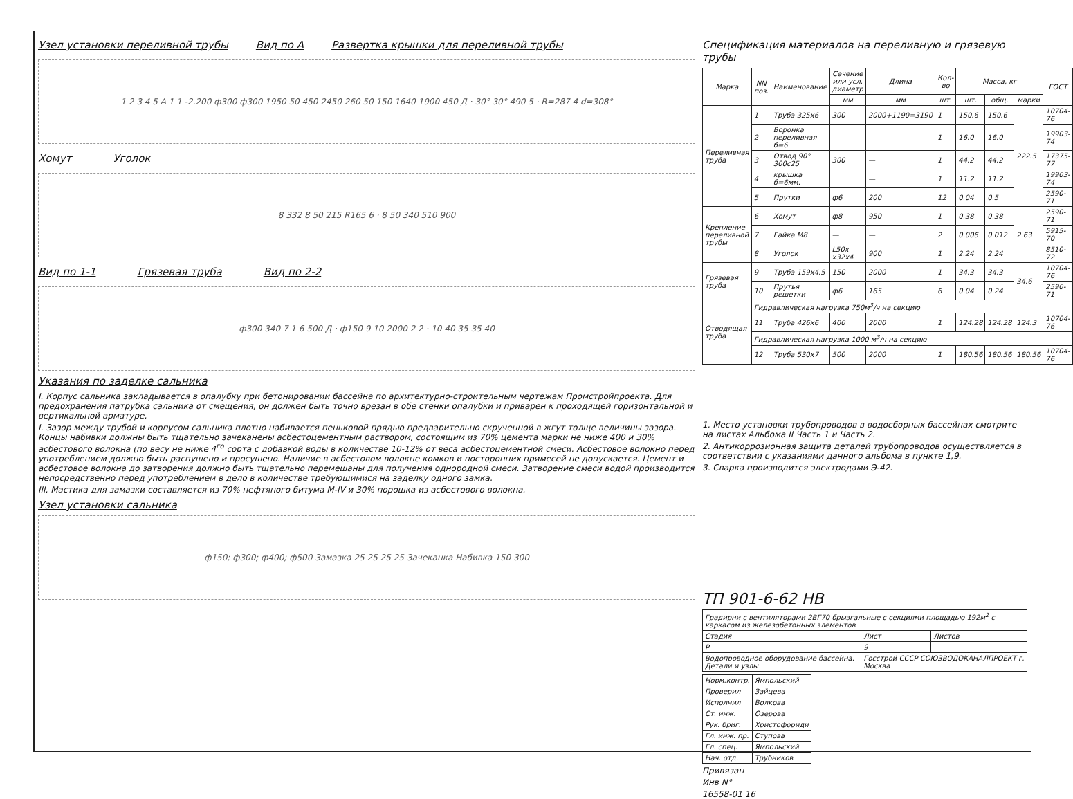Узел установки переливной трубы
Вид по А Развертка крышки для переливной трубы
1 2 3 4 5 А 1 1 -2.200 ф300 ф300 1950 50 450 2450 260 50 150 1640 1900 450 Д · 30° 30° 490 5 · R=287 4 d=308°
Хомут Уголок
8 332 8 50 215 R165 6 · 8 50 340 510 900
Вид по 1-1 Грязевая труба Вид по 2-2
ф300 340 7 1 6 500 Д · ф150 9 10 2000 2 2 · 10 40 35 35 40
Указания по заделке сальника
I. Корпус сальника закладывается в опалубку при бетонировании бассейна по архитектурно-строительным чертежам Промстройпроекта. Для предохранения патрубка сальника от смещения, он должен быть точно врезан в обе стенки опалубки и приварен к проходящей горизонтальной и вертикальной арматуре.
I. Зазор между трубой и корпусом сальника плотно набивается пеньковой прядью предварительно скрученной в жгут толще величины зазора. Концы набивки должны быть тщательно зачеканены асбестоцементным раствором, состоящим из 70% цемента марки не ниже 400 и 30% асбестового волокна (по весу не ниже 4<sup>го</sup> сорта с добавкой воды в количестве 10-12% от веса асбестоцементной смеси. Асбестовое волокно перед употреблением должно быть распушено и просушено. Наличие в асбестовом волокне комков и посторонних примесей не допускается. Цемент и асбестовое волокна до затворения должно быть тщательно перемешаны для получения однородной смеси. Затворение смеси водой производится непосредственно перед употреблением в дело в количестве требующимися на заделку одного замка.
III. Мастика для замазки составляется из 70% нефтяного битума М-IV и 30% порошка из асбестового волокна.
Узел установки сальника
ф150; ф300; ф400; ф500 Замазка 25 25 25 25 Зачеканка Набивка 150 300
Спецификация материалов на переливную и грязевую трубы
| Марка | NN поз. | Наименование | Сечение или усл. диаметр | Длина | Кол-во | Масса, кг | | | ГОСТ |
| --- | --- | --- | --- | --- | --- | --- | --- | --- | --- |
| | | | мм | мм | шт. | шт. | общ. | марки | |
| Переливная труба | 1 | Труба 325х6 | 300 | 2000+1190=3190 | 1 | 150.6 | 150.6 | 222.5 | 10704-76 |
| | 2 | Воронка переливная б=6 | | — | 1 | 16.0 | 16.0 | | 19903-74 |
| | 3 | Отвод 90° 300с25 | 300 | — | 1 | 44.2 | 44.2 | | 17375-77 |
| | 4 | крышка б=6мм. | | — | 1 | 11.2 | 11.2 | | 19903-74 |
| | 5 | Прутки | ф6 | 200 | 12 | 0.04 | 0.5 | | 2590-71 |
| Крепление переливной трубы | 6 | Хомут | ф8 | 950 | 1 | 0.38 | 0.38 | 2.63 | 2590-71 |
| | 7 | Гайка М8 | — | — | 2 | 0.006 | 0.012 | | 5915-70 |
| | 8 | Уголок | L50x x32x4 | 900 | 1 | 2.24 | 2.24 | | 8510-72 |
| Грязевая труба | 9 | Труба 159х4.5 | 150 | 2000 | 1 | 34.3 | 34.3 | 34.6 | 10704-76 |
| | 10 | Прутья решетки | ф6 | 165 | 6 | 0.04 | 0.24 | | 2590-71 |
| Отводящая труба | Гидравлическая нагрузка 750м<sup>3</sup>/ч на секцию | | | | | | | | |
| | 11 | Труба 426х6 | 400 | 2000 | 1 | 124.28 | 124.28 | 124.3 | 10704-76 |
| | Гидравлическая нагрузка 1000 м<sup>3</sup>/ч на секцию | | | | | | | | |
| | 12 | Труба 530х7 | 500 | 2000 | 1 | 180.56 | 180.56 | 180.56 | 10704-76 |
1. Место установки трубопроводов в водосборных бассейнах смотрите на листах Альбома II Часть 1 и Часть 2.
2. Антикоррозионная защита деталей трубопроводов осуществляется в соответствии с указаниями данного альбома в пункте 1,9.
3. Сварка производится электродами Э-42.
ТП 901-6-62 НВ
| Градирни с вентиляторами 2ВГ70 брызгальные с секциями площадью 192м<sup>2</sup> с каркасом из железобетонных элементов | | |
| Стадия | Лист | Листов |
| Р | 9 | |
| Водопроводное оборудование бассейна. Детали и узлы | Госстрой СССР СОЮЗВОДОКАНАЛПРОЕКТ г. Москва | |
| Норм.контр. | Ямпольский |
| Проверил | Зайцева |
| Исполнил | Волкова |
| Ст. инж. | Озерова |
| Рук. бриг. | Христофориди |
| Гл. инж. пр. | Ступова |
| Гл. спец. | Ямпольский |
| Нач. отд. | Трубников |
Привязан
Инв N°
16558-01 16